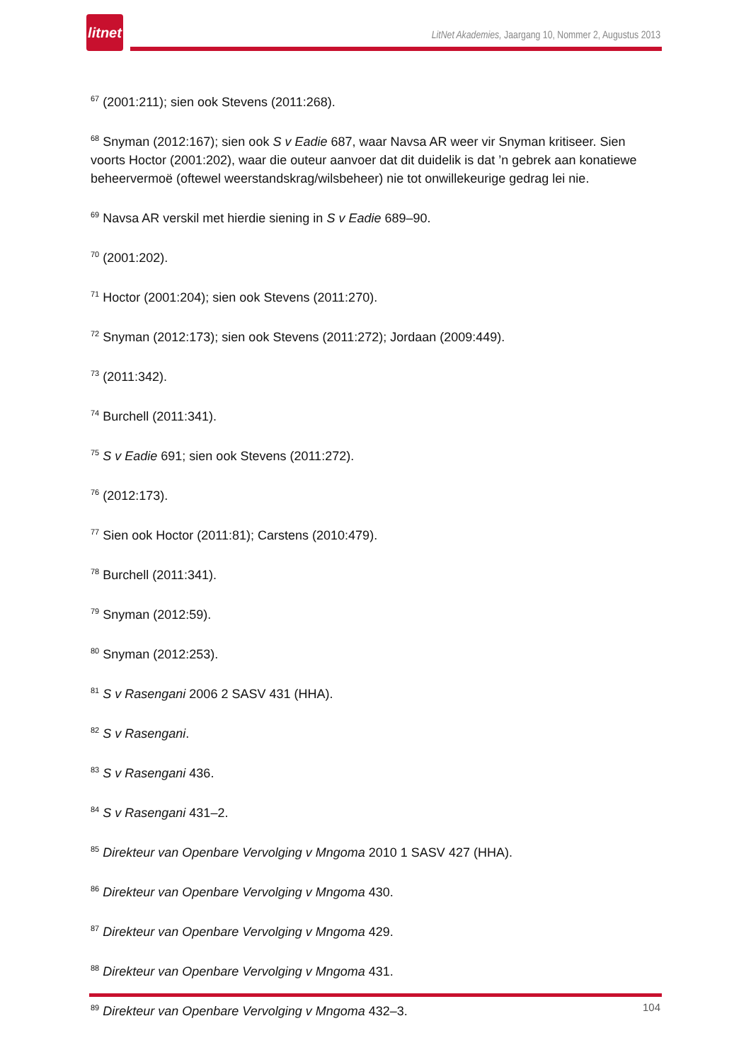litnet
LitNet Akademies, Jaargang 10, Nommer 2, Augustus 2013
<sup>67</sup> (2001:211); sien ook Stevens (2011:268).
<sup>68</sup> Snyman (2012:167); sien ook S v Eadie 687, waar Navsa AR weer vir Snyman kritiseer. Sien voorts Hoctor (2001:202), waar die outeur aanvoer dat dit duidelik is dat ’n gebrek aan konatiewe beheervermoë (oftewel weerstandskrag/wilsbeheer) nie tot onwillekeurige gedrag lei nie.
<sup>69</sup> Navsa AR verskil met hierdie siening in S v Eadie 689–90.
<sup>70</sup> (2001:202).
<sup>71</sup> Hoctor (2001:204); sien ook Stevens (2011:270).
<sup>72</sup> Snyman (2012:173); sien ook Stevens (2011:272); Jordaan (2009:449).
<sup>73</sup> (2011:342).
<sup>74</sup> Burchell (2011:341).
<sup>75</sup> S v Eadie 691; sien ook Stevens (2011:272).
<sup>76</sup> (2012:173).
<sup>77</sup> Sien ook Hoctor (2011:81); Carstens (2010:479).
<sup>78</sup> Burchell (2011:341).
<sup>79</sup> Snyman (2012:59).
<sup>80</sup> Snyman (2012:253).
<sup>81</sup> S v Rasengani 2006 2 SASV 431 (HHA).
<sup>82</sup> S v Rasengani.
<sup>83</sup> S v Rasengani 436.
<sup>84</sup> S v Rasengani 431–2.
<sup>85</sup> Direkteur van Openbare Vervolging v Mngoma 2010 1 SASV 427 (HHA).
<sup>86</sup> Direkteur van Openbare Vervolging v Mngoma 430.
<sup>87</sup> Direkteur van Openbare Vervolging v Mngoma 429.
<sup>88</sup> Direkteur van Openbare Vervolging v Mngoma 431.
<sup>89</sup> Direkteur van Openbare Vervolging v Mngoma 432–3.
104